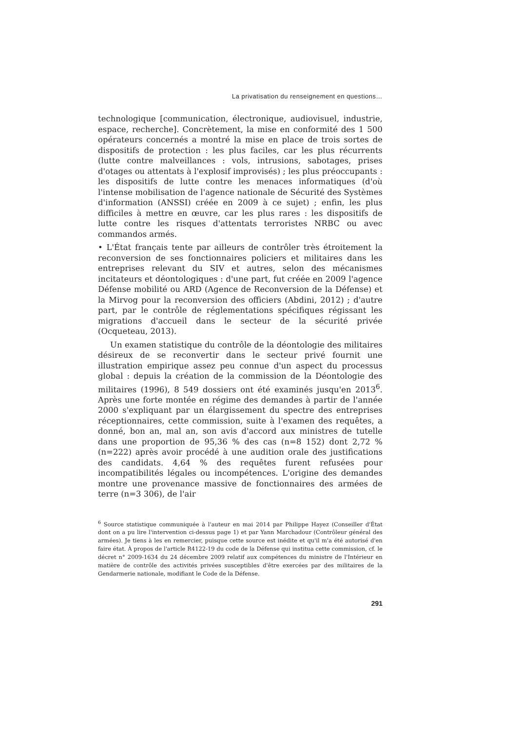La privatisation du renseignement en questions…
technologique [communication, électronique, audiovisuel, industrie, espace, recherche]. Concrètement, la mise en conformité des 1 500 opérateurs concernés a montré la mise en place de trois sortes de dispositifs de protection : les plus faciles, car les plus récurrents (lutte contre malveillances : vols, intrusions, sabotages, prises d'otages ou attentats à l'explosif improvisés) ; les plus préoccupants : les dispositifs de lutte contre les menaces informatiques (d'où l'intense mobilisation de l'agence nationale de Sécurité des Systèmes d'information (ANSSI) créée en 2009 à ce sujet) ; enfin, les plus difficiles à mettre en œuvre, car les plus rares : les dispositifs de lutte contre les risques d'attentats terroristes NRBC ou avec commandos armés.
• L'État français tente par ailleurs de contrôler très étroitement la reconversion de ses fonctionnaires policiers et militaires dans les entreprises relevant du SIV et autres, selon des mécanismes incitateurs et déontologiques : d'une part, fut créée en 2009 l'agence Défense mobilité ou ARD (Agence de Reconversion de la Défense) et la Mirvog pour la reconversion des officiers (Abdini, 2012) ; d'autre part, par le contrôle de réglementations spécifiques régissant les migrations d'accueil dans le secteur de la sécurité privée (Ocqueteau, 2013).
Un examen statistique du contrôle de la déontologie des militaires désireux de se reconvertir dans le secteur privé fournit une illustration empirique assez peu connue d'un aspect du processus global : depuis la création de la commission de la Déontologie des militaires (1996), 8 549 dossiers ont été examinés jusqu'en 2013<sup>6</sup>. Après une forte montée en régime des demandes à partir de l'année 2000 s'expliquant par un élargissement du spectre des entreprises réceptionnaires, cette commission, suite à l'examen des requêtes, a donné, bon an, mal an, son avis d'accord aux ministres de tutelle dans une proportion de 95,36 % des cas (n=8 152) dont 2,72 % (n=222) après avoir procédé à une audition orale des justifications des candidats. 4,64 % des requêtes furent refusées pour incompatibilités légales ou incompétences. L'origine des demandes montre une provenance massive de fonctionnaires des armées de terre (n=3 306), de l'air
<sup>6</sup> Source statistique communiquée à l'auteur en mai 2014 par Philippe Hayez (Conseiller d'État dont on a pu lire l'intervention ci-dessus page 1) et par Yann Marchadour (Contrôleur général des armées). Je tiens à les en remercier, puisque cette source est inédite et qu'il m'a été autorisé d'en faire état. À propos de l'article R4122-19 du code de la Défense qui institua cette commission, cf. le décret n° 2009-1634 du 24 décembre 2009 relatif aux compétences du ministre de l'Intérieur en matière de contrôle des activités privées susceptibles d'être exercées par des militaires de la Gendarmerie nationale, modifiant le Code de la Défense.
291